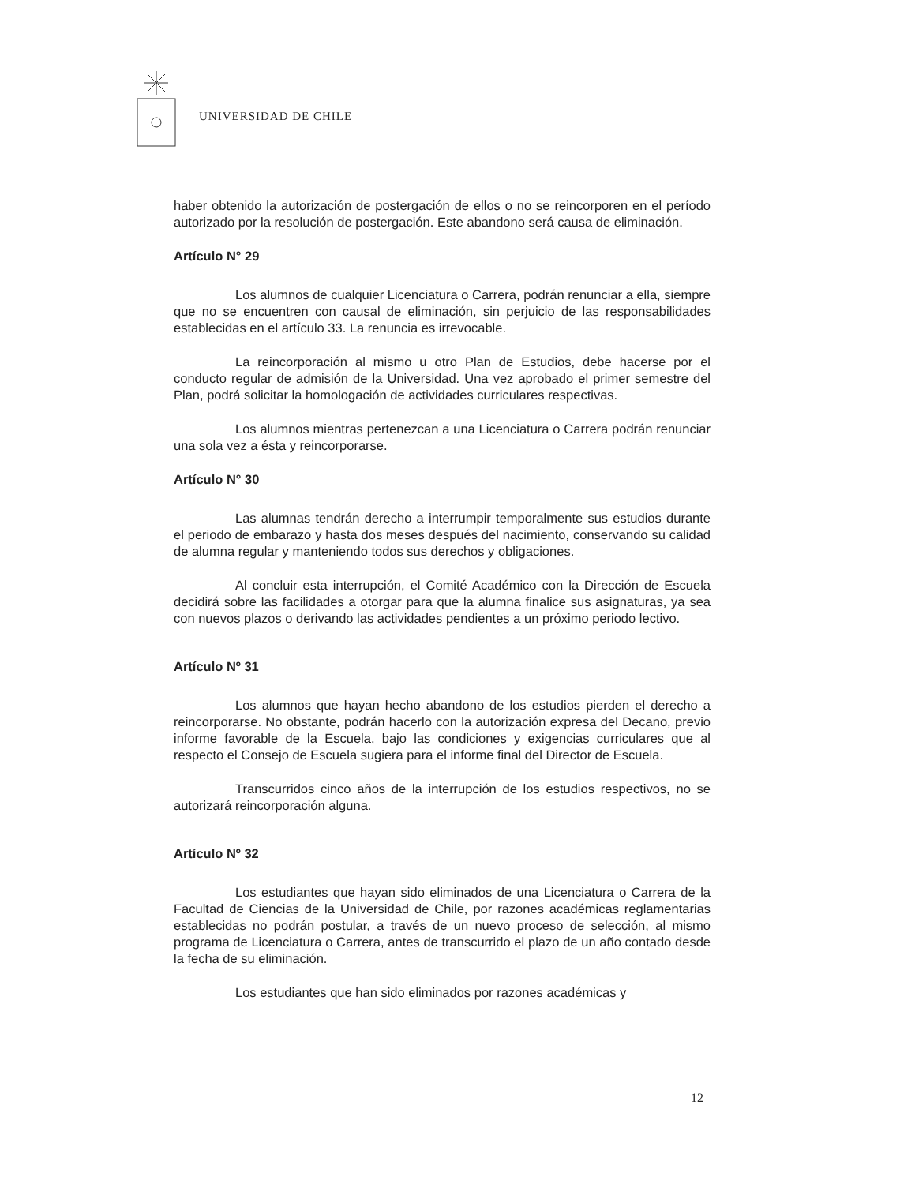UNIVERSIDAD DE CHILE
haber obtenido la autorización de postergación de ellos o no se reincorporen en el período autorizado por la resolución de postergación. Este abandono será causa de eliminación.
Artículo N° 29
Los alumnos de cualquier Licenciatura o Carrera, podrán renunciar a ella, siempre que no se encuentren con causal de eliminación, sin perjuicio de las responsabilidades establecidas en el artículo 33. La renuncia es irrevocable.
La reincorporación al mismo u otro Plan de Estudios, debe hacerse por el conducto regular de admisión de la Universidad. Una vez aprobado el primer semestre del Plan, podrá solicitar la homologación de actividades curriculares respectivas.
Los alumnos mientras pertenezcan a una Licenciatura o Carrera podrán renunciar una sola vez a ésta y reincorporarse.
Artículo N° 30
Las alumnas tendrán derecho a interrumpir temporalmente sus estudios durante el periodo de embarazo y hasta dos meses después del nacimiento, conservando su calidad de alumna regular y manteniendo todos sus derechos y obligaciones.
Al concluir esta interrupción, el Comité Académico con la Dirección de Escuela decidirá sobre las facilidades a otorgar para que la alumna finalice sus asignaturas, ya sea con nuevos plazos o derivando las actividades pendientes a un próximo periodo lectivo.
Artículo Nº 31
Los alumnos que hayan hecho abandono de los estudios pierden el derecho a reincorporarse. No obstante, podrán hacerlo con la autorización expresa del Decano, previo informe favorable de la Escuela, bajo las condiciones y exigencias curriculares que al respecto el Consejo de Escuela sugiera para el informe final del Director de Escuela.
Transcurridos cinco años de la interrupción de los estudios respectivos, no se autorizará reincorporación alguna.
Artículo Nº 32
Los estudiantes que hayan sido eliminados de una Licenciatura o Carrera de la Facultad de Ciencias de la Universidad de Chile, por razones académicas reglamentarias establecidas no podrán postular, a través de un nuevo proceso de selección, al mismo programa de Licenciatura o Carrera, antes de transcurrido el plazo de un año contado desde la fecha de su eliminación.
Los estudiantes que han sido eliminados por razones académicas y
12